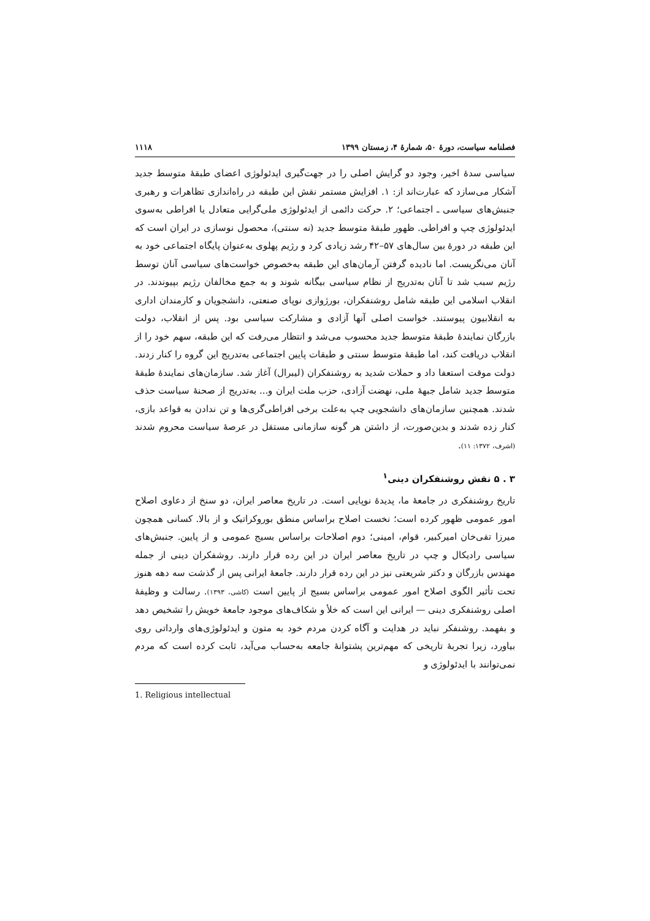فصلنامه سیاست، دورهٔ ۵۰، شمارهٔ ۴، زمستان ۱۳۹۹ ۱۱۱۸
سیاسی سدهٔ اخیر، وجود دو گرایش اصلی را در جهت‌گیری ایدئولوژی اعضای طبقهٔ متوسط جدید آشکار می‌سازد که عبارت‌اند از: ۱. افزایش مستمر نقش این طبقه در راه‌اندازی تظاهرات و رهبری جنبش‌های سیاسی ـ اجتماعی؛ ۲. حرکت دائمی از ایدئولوژی ملی‌گرایی متعادل یا افراطی به‌سوی ایدئولوژی چپ و افراطی. ظهور طبقهٔ متوسط جدید (نه سنتی)، محصول نوسازی در ایران است که این طبقه در دورهٔ بین سال‌های ۵۷–۴۲ رشد زیادی کرد و رژیم پهلوی به‌عنوان پایگاه اجتماعی خود به آنان می‌نگریست. اما نادیده گرفتن آرمان‌های این طبقه به‌خصوص خواست‌های سیاسی آنان توسط رژیم سبب شد تا آنان به‌تدریج از نظام سیاسی بیگانه شوند و به جمع مخالفان رژیم بپیوندند. در انقلاب اسلامی این طبقه شامل روشنفکران، بورژوازی نوپای صنعتی، دانشجویان و کارمندان اداری به انقلابیون پیوستند. خواست اصلی آنها آزادی و مشارکت سیاسی بود. پس از انقلاب، دولت بازرگان نمایندهٔ طبقهٔ متوسط جدید محسوب می‌شد و انتظار می‌رفت که این طبقه، سهم خود را از انقلاب دریافت کند، اما طبقهٔ متوسط سنتی و طبقات پایین اجتماعی به‌تدریج این گروه را کنار زدند. دولت موقت استعفا داد و حملات شدید به روشنفکران (لیبرال) آغاز شد. سازمان‌های نمایندهٔ طبقهٔ متوسط جدید شامل جبههٔ ملی، نهضت آزادی، حزب ملت ایران و... به‌تدریج از صحنهٔ سیاست حذف شدند. همچنین سازمان‌های دانشجویی چپ به‌علت برخی افراطی‌گری‌ها و تن ندادن به قواعد بازی، کنار زده شدند و بدین‌صورت، از داشتن هر گونه سازمانی مستقل در عرصهٔ سیاست محروم شدند (اشرف، ۱۳۷۲: ۱۱).
۳ . ۵ نقش روشنفکران دینی<sup>۱</sup>
تاریخ روشنفکری در جامعهٔ ما، پدیدهٔ نوپایی است. در تاریخ معاصر ایران، دو سنخ از دعاوی اصلاح امور عمومی ظهور کرده است؛ نخست اصلاح براساس منطق بوروکراتیک و از بالا. کسانی همچون میرزا تقی‌خان امیرکبیر، قوام، امینی؛ دوم اصلاحات براساس بسیج عمومی و از پایین. جنبش‌های سیاسی رادیکال و چپ در تاریخ معاصر ایران در این رده قرار دارند. روشفکران دینی از جمله مهندس بازرگان و دکتر شریعتی نیز در این رده قرار دارند. جامعهٔ ایرانی پس از گذشت سه دهه هنوز تحت تأثیر الگوی اصلاح امور عمومی براساس بسیج از پایین است (کاشی، ۱۳۹۳). رسالت و وظیفهٔ اصلی روشنفکری دینی — ایرانی این است که خلأ و شکاف‌های موجود جامعهٔ خویش را تشخیص دهد و بفهمد. روشنفکر نباید در هدایت و آگاه کردن مردم خود به متون و ایدئولوژی‌های وارداتی روی بیاورد، زیرا تجربهٔ تاریخی که مهم‌ترین پشتوانهٔ جامعه به‌حساب می‌آید، ثابت کرده است که مردم نمی‌توانند با ایدئولوژی و
1. Religious intellectual